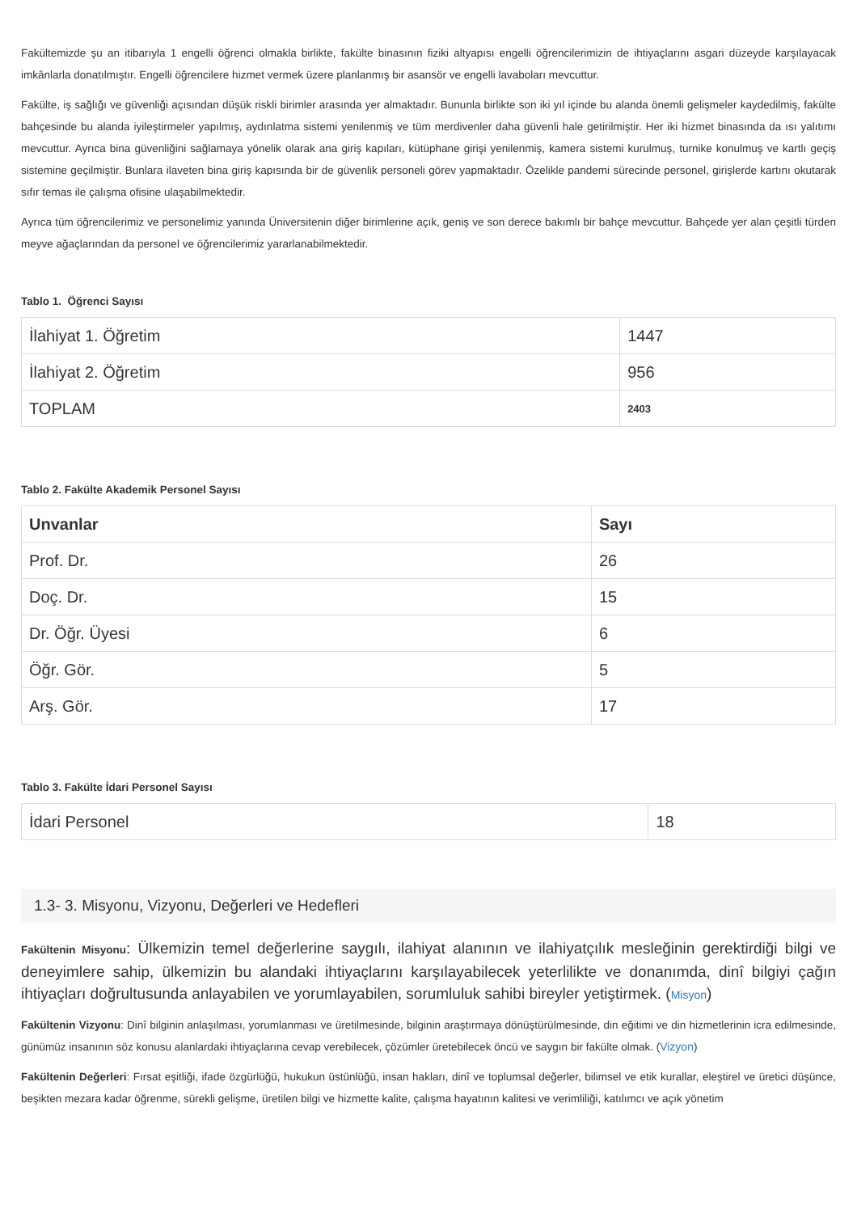Fakültemizde şu an itibarıyla 1 engelli öğrenci olmakla birlikte, fakülte binasının fiziki altyapısı engelli öğrencilerimizin de ihtiyaçlarını asgari düzeyde karşılayacak imkânlarla donatılmıştır. Engelli öğrencilere hizmet vermek üzere planlanmış bir asansör ve engelli lavaboları mevcuttur.
Fakülte, iş sağlığı ve güvenliği açısından düşük riskli birimler arasında yer almaktadır. Bununla birlikte son iki yıl içinde bu alanda önemli gelişmeler kaydedilmiş, fakülte bahçesinde bu alanda iyileştirmeler yapılmış, aydınlatma sistemi yenilenmiş ve tüm merdivenler daha güvenli hale getirilmiştir. Her iki hizmet binasında da ısı yalıtımı mevcuttur. Ayrıca bina güvenliğini sağlamaya yönelik olarak ana giriş kapıları, kütüphane girişi yenilenmiş, kamera sistemi kurulmuş, turnike konulmuş ve kartlı geçiş sistemine geçilmiştir. Bunlara ilaveten bina giriş kapısında bir de güvenlik personeli görev yapmaktadır. Özelikle pandemi sürecinde personel, girişlerde kartını okutarak sıfır temas ile çalışma ofisine ulaşabilmektedir.
Ayrıca tüm öğrencilerimiz ve personelimiz yanında Üniversitenin diğer birimlerine açık, geniş ve son derece bakımlı bir bahçe mevcuttur. Bahçede yer alan çeşitli türden meyve ağaçlarından da personel ve öğrencilerimiz yararlanabilmektedir.
Tablo 1. Öğrenci Sayısı
| İlahiyat 1. Öğretim | 1447 |
| İlahiyat 2. Öğretim | 956 |
| TOPLAM | 2403 |
Tablo 2. Fakülte Akademik Personel Sayısı
| Unvanlar | Sayı |
| --- | --- |
| Prof. Dr. | 26 |
| Doç. Dr. | 15 |
| Dr. Öğr. Üyesi | 6 |
| Öğr. Gör. | 5 |
| Arş. Gör. | 17 |
Tablo 3. Fakülte İdari Personel Sayısı
| İdari Personel | 18 |
1.3- 3. Misyonu, Vizyonu, Değerleri ve Hedefleri
Fakültenin Misyonu: Ülkemizin temel değerlerine saygılı, ilahiyat alanının ve ilahiyatçılık mesleğinin gerektirdiği bilgi ve deneyimlere sahip, ülkemizin bu alandaki ihtiyaçlarını karşılayabilecek yeterlilikte ve donanımda, dinî bilgiyi çağın ihtiyaçları doğrultusunda anlayabilen ve yorumlayabilen, sorumluluk sahibi bireyler yetiştirmek. (Misyon)
Fakültenin Vizyonu: Dinî bilginin anlaşılması, yorumlanması ve üretilmesinde, bilginin araştırmaya dönüştürülmesinde, din eğitimi ve din hizmetlerinin icra edilmesinde, günümüz insanının söz konusu alanlardaki ihtiyaçlarına cevap verebilecek, çözümler üretebilecek öncü ve saygın bir fakülte olmak. (Vizyon)
Fakültenin Değerleri: Fırsat eşitliği, ifade özgürlüğü, hukukun üstünlüğü, insan hakları, dinî ve toplumsal değerler, bilimsel ve etik kurallar, eleştirel ve üretici düşünce, beşikten mezara kadar öğrenme, sürekli gelişme, üretilen bilgi ve hizmette kalite, çalışma hayatının kalitesi ve verimliliği, katılımcı ve açık yönetim